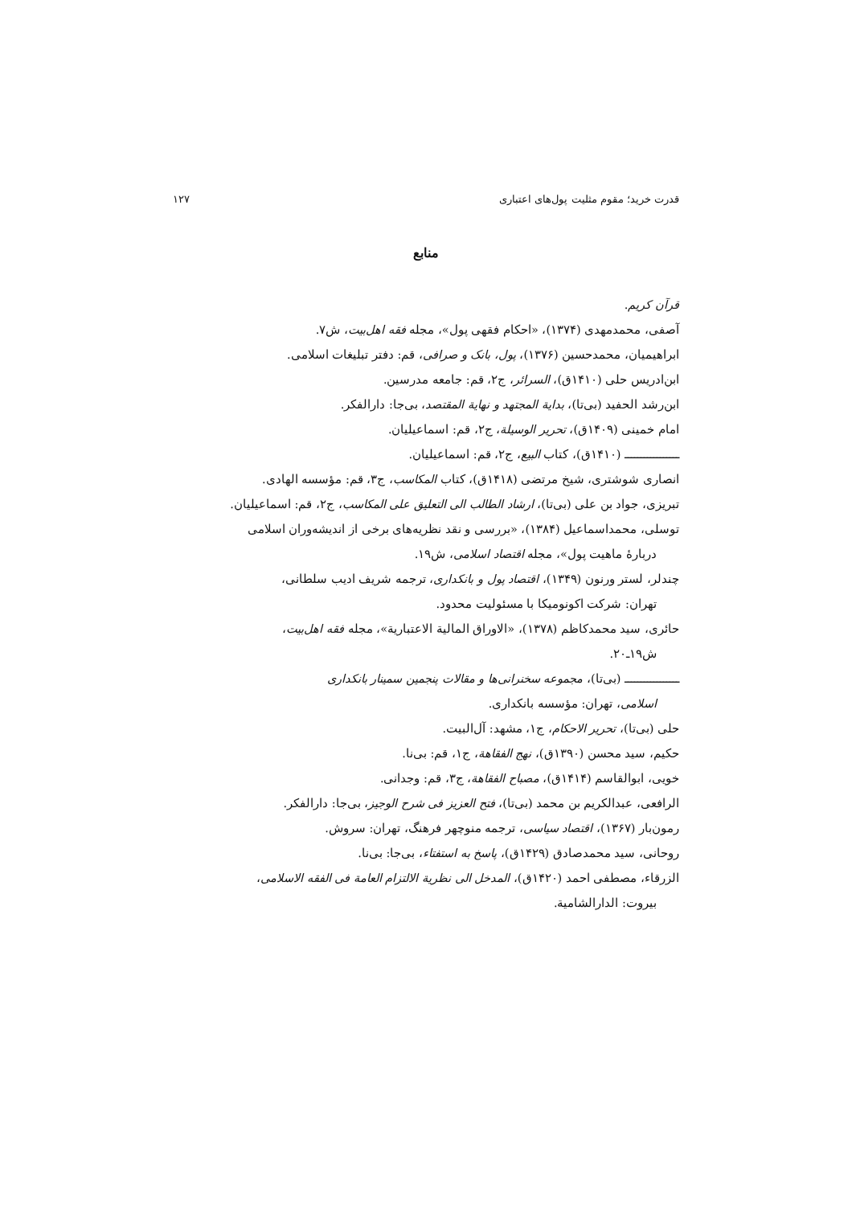قدرت خرید؛ مقوم مثلیت پول‌های اعتباری ۱۲۷
منابع
قرآن کریم.
آصفی، محمدمهدی (۱۳۷۴)، «احکام فقهی پول»، مجله فقه اهل‌بیت، ش۷.
ابراهیمیان، محمدحسین (۱۳۷۶)، پول، بانک و صرافی، قم: دفتر تبلیغات اسلامی.
ابن‌ادریس حلی (۱۴۱۰ق)، السرائر، ج۲، قم: جامعه مدرسین.
ابن‌رشد الحفید (بی‌تا)، بدایة المجتهد و نهایة المقتصد، بی‌جا: دارالفکر.
امام خمینی (۱۴۰۹ق)، تحریر الوسیلة، ج۲، قم: اسماعیلیان.
ـــــــــــــــــ (۱۴۱۰ق)، کتاب البیع، ج۲، قم: اسماعیلیان.
انصاری شوشتری، شیخ مرتضی (۱۴۱۸ق)، کتاب المکاسب، ج۳، قم: مؤسسه الهادی.
تبریزی، جواد بن علی (بی‌تا)، ارشاد الطالب الی التعلیق علی المکاسب، ج۲، قم: اسماعیلیان.
توسلی، محمداسماعیل (۱۳۸۴)، «بررسی و نقد نظریه‌های برخی از اندیشه‌وران اسلامی
دربارهٔ ماهیت پول»، مجله اقتصاد اسلامی، ش۱۹.
چندلر، لستر ورنون (۱۳۴۹)، اقتصاد پول و بانکداری، ترجمه شریف ادیب سلطانی،
تهران: شرکت اکونومیکا با مسئولیت محدود.
حائری، سید محمدکاظم (۱۳۷۸)، «الاوراق المالیة الاعتباریة»، مجله فقه اهل‌بیت،
ش۱۹ـ۲۰.
ـــــــــــــــــ (بی‌تا)، مجموعه سخنرانی‌ها و مقالات پنجمین سمینار بانکداری
اسلامی، تهران: مؤسسه بانکداری.
حلی (بی‌تا)، تحریر الاحکام، ج۱، مشهد: آل‌البیت.
حکیم، سید محسن (۱۳۹۰ق)، نهج الفقاهة، ج۱، قم: بی‌نا.
خویی، ابوالقاسم (۱۴۱۴ق)، مصباح الفقاهة، ج۳، قم: وجدانی.
الرافعی، عبدالکریم بن محمد (بی‌تا)، فتح العزیز فی شرح الوجیز، بی‌جا: دارالفکر.
رمون‌بار (۱۳۶۷)، اقتصاد سیاسی، ترجمه منوچهر فرهنگ، تهران: سروش.
روحانی، سید محمدصادق (۱۴۲۹ق)، پاسخ به استفتاء، بی‌جا: بی‌نا.
الزرقاء، مصطفی احمد (۱۴۲۰ق)، المدخل الی نظریة الالتزام العامة فی الفقه الاسلامی،
بیروت: الدارالشامیة.